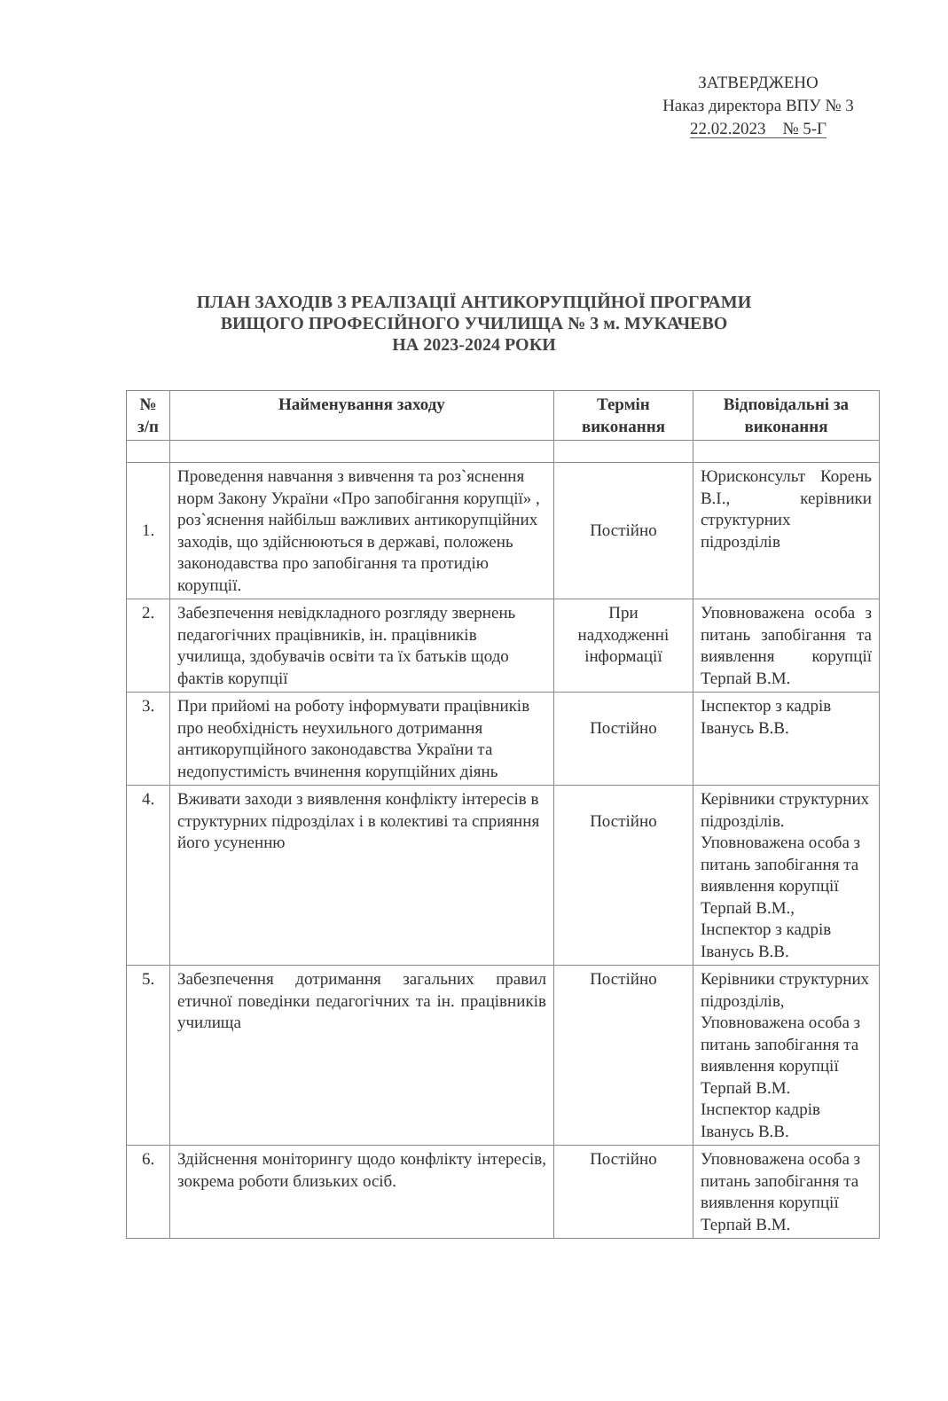ЗАТВЕРДЖЕНО
Наказ директора ВПУ № 3
22.02.2023 № 5-Г
ПЛАН ЗАХОДІВ З РЕАЛІЗАЦІЇ АНТИКОРУПЦІЙНОЇ ПРОГРАМИ
ВИЩОГО ПРОФЕСІЙНОГО УЧИЛИЩА № 3 м. МУКАЧЕВО
НА 2023-2024 РОКИ
| № з/п | Найменування заходу | Термін виконання | Відповідальні за виконання |
| --- | --- | --- | --- |
| 1. | Проведення навчання з вивчення та роз`яснення норм Закону України «Про запобігання корупції» , роз`яснення найбільш важливих антикорупційних заходів, що здійснюються в державі, положень законодавства про запобігання та протидію корупції. | Постійно | Юрисконсульт Корень В.І., керівники структурних підрозділів |
| 2. | Забезпечення невідкладного розгляду звернень педагогічних працівників, ін. працівників училища, здобувачів освіти та їх батьків щодо фактів корупції | При надходженні інформації | Уповноважена особа з питань запобігання та виявлення корупції Терпай В.М. |
| 3. | При прийомі на роботу інформувати працівників про необхідність неухильного дотримання антикорупційного законодавства України та недопустимість вчинення корупційних діянь | Постійно | Інспектор з кадрів Іванусь В.В. |
| 4. | Вживати заходи з виявлення конфлікту інтересів в структурних підрозділах і в колективі та сприяння його усуненню | Постійно | Керівники структурних підрозділів. Уповноважена особа з питань запобігання та виявлення корупції Терпай В.М., Інспектор з кадрів Іванусь В.В. |
| 5. | Забезпечення дотримання загальних правил етичної поведінки педагогічних та ін. працівників училища | Постійно | Керівники структурних підрозділів, Уповноважена особа з питань запобігання та виявлення корупції Терпай В.М. Інспектор кадрів Іванусь В.В. |
| 6. | Здійснення моніторингу щодо конфлікту інтересів, зокрема роботи близьких осіб. | Постійно | Уповноважена особа з питань запобігання та виявлення корупції Терпай В.М. |